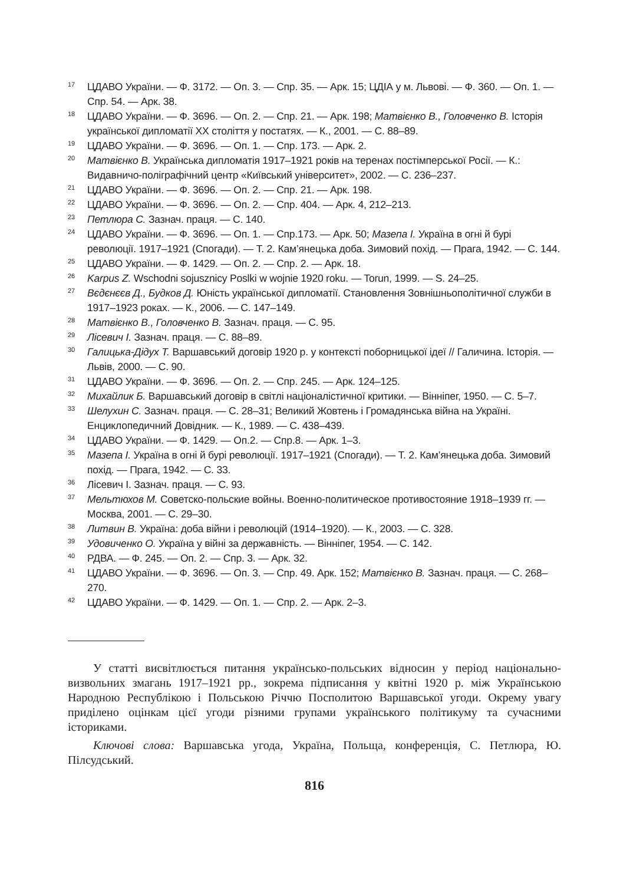<sup>17</sup> ЦДАВО України. — Ф. 3172. — Оп. 3. — Спр. 35. — Арк. 15; ЦДІА у м. Львові. — Ф. 360. — Оп. 1. — Спр. 54. — Арк. 38.
<sup>18</sup> ЦДАВО України. — Ф. 3696. — Оп. 2. — Спр. 21. — Арк. 198; Матвієнко В., Головченко В. Історія української дипломатії XX століття у постатях. — К., 2001. — С. 88–89.
<sup>19</sup> ЦДАВО України. — Ф. 3696. — Оп. 1. — Спр. 173. — Арк. 2.
<sup>20</sup> Матвієнко В. Українська дипломатія 1917–1921 років на теренах постімперської Росії. — К.: Видавничо-поліграфічний центр «Київський університет», 2002. — С. 236–237.
<sup>21</sup> ЦДАВО України. — Ф. 3696. — Оп. 2. — Спр. 21. — Арк. 198.
<sup>22</sup> ЦДАВО України. — Ф. 3696. — Оп. 2. — Спр. 404. — Арк. 4, 212–213.
<sup>23</sup> Петлюра С. Зазнач. праця. — С. 140.
<sup>24</sup> ЦДАВО України. — Ф. 3696. — Оп. 1. — Спр.173. — Арк. 50; Мазепа І. Україна в огні й бурі революції. 1917–1921 (Спогади). — Т. 2. Кам’янецька доба. Зимовий похід. — Прага, 1942. — С. 144.
<sup>25</sup> ЦДАВО України. — Ф. 1429. — Оп. 2. — Спр. 2. — Арк. 18.
<sup>26</sup> Karpus Z. Wschodni sojusznicy Poslki w wojnie 1920 roku. — Torun, 1999. — S. 24–25.
<sup>27</sup> Вєдєнєєв Д., Будков Д. Юність української дипломатії. Становлення Зовнішньополітичної служби в 1917–1923 роках. — К., 2006. — С. 147–149.
<sup>28</sup> Матвієнко В., Головченко В. Зазнач. праця. — С. 95.
<sup>29</sup> Лісевич І. Зазнач. праця. — С. 88–89.
<sup>30</sup> Галицька-Дідух Т. Варшавський договір 1920 р. у контексті поборницької ідеї // Галичина. Історія. — Львів, 2000. — С. 90.
<sup>31</sup> ЦДАВО України. — Ф. 3696. — Оп. 2. — Спр. 245. — Арк. 124–125.
<sup>32</sup> Михайлик Б. Варшавський договір в світлі націоналістичної критики. — Вінніпег, 1950. — С. 5–7.
<sup>33</sup> Шелухин С. Зазнач. праця. — С. 28–31; Великий Жовтень і Громадянська війна на Україні. Енциклопедичний Довідник. — К., 1989. — С. 438–439.
<sup>34</sup> ЦДАВО України. — Ф. 1429. — Оп.2. — Спр.8. — Арк. 1–3.
<sup>35</sup> Мазепа І. Україна в огні й бурі революції. 1917–1921 (Спогади). — Т. 2. Кам’янецька доба. Зимовий похід. — Прага, 1942. — С. 33.
<sup>36</sup> Лісевич І. Зазнач. праця. — С. 93.
<sup>37</sup> Мельтюхов М. Советско-польские войны. Военно-политическое противостояние 1918–1939 гг. — Москва, 2001. — С. 29–30.
<sup>38</sup> Литвин В. Україна: доба війни і революцій (1914–1920). — К., 2003. — С. 328.
<sup>39</sup> Удовиченко О. Україна у війні за державність. — Вінніпег, 1954. — С. 142.
<sup>40</sup> РДВА. — Ф. 245. — Оп. 2. — Спр. 3. — Арк. 32.
<sup>41</sup> ЦДАВО України. — Ф. 3696. — Оп. 3. — Спр. 49. Арк. 152; Матвієнко В. Зазнач. праця. — С. 268–270.
<sup>42</sup> ЦДАВО України. — Ф. 1429. — Оп. 1. — Спр. 2. — Арк. 2–3.
У статті висвітлюється питання українсько-польських відносин у період національно-визвольних змагань 1917–1921 рр., зокрема підписання у квітні 1920 р. між Українською Народною Республікою і Польською Річчю Посполитою Варшавської угоди. Окрему увагу приділено оцінкам цієї угоди різними групами українського політикуму та сучасними істориками.
Ключові слова: Варшавська угода, Україна, Польща, конференція, С. Петлюра, Ю. Пілсудський.
816